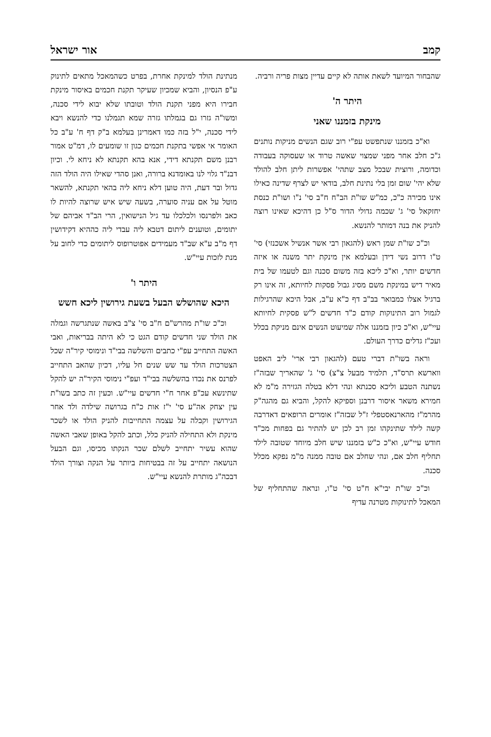קמב אור ישראל
שהבחור המיועד לשאת אותה לא קיים עדיין מצות פריה ורביה.
היתר ה'
מינקת בזמננו שאני
וא"כ בזמננו שנתפשט עפ"י רוב שגם הנשים מניקות נותנים ג"כ חלב אחר מפני שמצוי שאשה טרוד או שעסוקה בעבודה וכדומה, ורוצית שבכל מצב שתהי' אפשרות ליתן חלב להולד שלא יהי' שום זמן בלי נתינת חלב, בודאי יש לצרף שדינה כאילו אינו מכירה כ"כ, כמ"ש שו"ת הב"ח ח"ב סי' נ"ו ושו"ת כנסת יחזקאל סי' ג' שכמה גדולי הדור ס"ל כן דהיכא שאינו רוצה להניק את בנה דמותר להנשא.
וכ"כ שו"ת שמן ראש (להגאון רבי אשר אנשיל אשכנזי) סי' ט"ו דרוב נשי דידן ובעלמא אין מינקת יתר משנה או איזה חדשים יותר, וא"כ ליכא בזה משום סכנה וגם לטעמו של בית מאיר דיש במינקת משם מסיג גבול פסקות לחיותא, זה אינו רק ברגיל אצלו כמבואר בב"ב דף כ"א ע"ב, אבל היכא שהרגילות לגמול רוב התינוקות קודם כ"ד חדשים ל"ש פסקית לחיותא עיי"ש, וא"כ כיון בזמננו אלה שמיעוט הנשים אינם מניקת בכלל ועכ"ז גדלים כדרך העולם.
וראה בשו"ת דברי טעם (להגאון רבי ארי' ליב האפט ווארשא תרס"ד, תלמיד מבעל צ"צ) סי' ג' שהאריך שבזה"ז נשתנה הטבע וליכא סכנתא ונהי דלא בטלה הגזירה מ"מ לא חמירא משאר איסור דרבנן וספיקא להקל, והביא גם מהגה"ק מהרמ"ז מהארנאסטפלי ז"ל שבזה"ז אומרים הרופאים דאדרבה קשה לילד שתינקהו זמן רב לכן יש להתיר גם בפחות מכ"ד חודש עיי"ש, וא"כ כ"ש בזמננו שיש חלב מיוחד שטובה לילד תחליף חלב אם, ונהי שחלב אם טובה ממנה מ"מ נפקא מכלל סכנה.
וכ"כ שו"ת יבי"א ח"ט סי' ט"ו, ונראה שהתחליף של המאכל לתינוקות מטרנה עדיף
מנתינת הולד למינקת אחרת, בפרט כשהמאכל מתאים לתינוק ע"פ הנסיון, והביא שמכיון שעיקר תקנת חכמים באיסור מינקת חבירו היא מפני תקנת הולד וטובתו שלא יבוא לידי סכנה, ומשו"ה גזרו גם בגמלתו גזרה שמא תגמלנו כדי להנשא ויבא לידי סכנה, י"ל בזה כמו דאמרינן בעלמא ב"ק דף ח' ע"ב כל האומר אי אפשי בתקנת חכמים כגון זו שומעים לו, דמ"ט אמור רבנן משם תקנתא דידי, אנא בהא תקנתא לא ניחא לי. וכיון דבנ"ד גלוי לנו באומדנא ברורה, ואנן סהדי שאילו היה הולד הזה גדול ובר דעת, היה טוען דלא ניחא ליה בהאי תקנתא, להשאר מוטל על אם עניה סוערה, בשעה שיש איש שרוצה להיות לו כאב ולפרנסו ולכלכלו עד גיל הנישואין, הרי הב"ד אביהם של יתומים, וטוענים ליתום דטבא ליה עבדי ליה כההיא דקידושין דף מ"ב ע"א שב"ד מעמידים אפוטרופוס ליתומים כדי לחוב על מנת לזכות עיי"ש.
היתר ו'
היכא שהושלש הבעל בשעת גירושין ליכא חשש
וכ"כ שו"ת מהרש"ם ח"ב סי' צ"ב באשה שנתגרשה וגמלה את הולד שני חדשים קודם הגט כי לא היתה בבריאות, ואבי האשה התחייב עפ"י כתבים והשלשה בבי"ד ונימוסי קיר"ה שכל הצטרכות הולד עד שש שנים חל עליו, דכיון שהאב התחייב לפרנס את נכדו בהשלשה בבי"ד ועפ"י נימוסי הקיר"ה יש להקל שתינשא עכ"פ אחר ח"י חדשים עיי"ש. וכעין זה כתב בשו"ת עין יצחק אה"ע סי' י"ז אות כ"ח בגרושה שילדה ולד אחר הגירושין וקבלה על עצמה התחייבות להניק הולד או לשכר מינקת ולא התחילה להניק כלל, וכתב להקל באופן שאבי האשה שהוא עשיר יתחייב לשלם שכר הנקתו מכיסו, וגם הבעל הנושאה יתחייב על זה בבטיחות ביותר על הנקה וצורך הולד דבכה"ג מותרת להנשא עיי"ש.